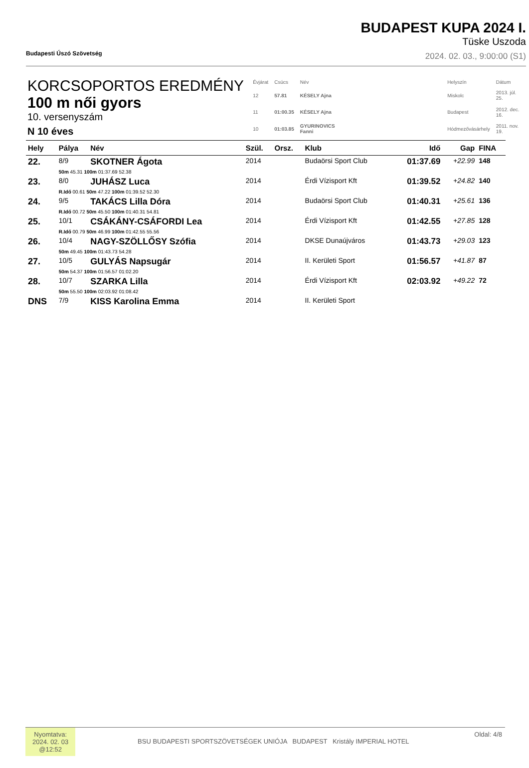Budapesti Úszó Szövetség
BUDAPEST KUPA 2024 I.
Tüske Uszoda
2024. 02. 03., 9:00:00 (S1)
KORCSOPORTOS EREDMÉNY
100 m női gyors
10. versenyszám
N 10 éves
| Évjárat | Csúcs | Név | | Helyszín | Dátum |
| 12 | 57.81 | KÉSELY Ajna | | Miskolc | 2013. júl. 25. |
| 11 | 01:00.35 | KÉSELY Ajna | | Budapest | 2012. dec. 16. |
| 10 | 01:03.85 | GYURINOVICS Fanni | | Hódmezővásárhely | 2011. nov. 19. |
| Hely | Pálya | Név | Szül. | Orsz. | Klub | Idő | Gap | FINA |
| --- | --- | --- | --- | --- | --- | --- | --- | --- |
| 22. | 8/9 | SKOTNER Ágota | 2014 | | Budaörsi Sport Club | 01:37.69 | +22.99 | 148 |
| | 50m 45.31 100m 01:37.69 52.38 | | | | | | | |
| 23. | 8/0 | JUHÁSZ Luca | 2014 | | Érdi Vízisport Kft | 01:39.52 | +24.82 | 140 |
| | R.Idő 00.61 50m 47.22 100m 01:39.52 52.30 | | | | | | | |
| 24. | 9/5 | TAKÁCS Lilla Dóra | 2014 | | Budaörsi Sport Club | 01:40.31 | +25.61 | 136 |
| | R.Idő 00.72 50m 45.50 100m 01:40.31 54.81 | | | | | | | |
| 25. | 10/1 | CSÁKÁNY-CSÁFORDI Lea | 2014 | | Érdi Vízisport Kft | 01:42.55 | +27.85 | 128 |
| | R.Idő 00.79 50m 46.99 100m 01:42.55 55.56 | | | | | | | |
| 26. | 10/4 | NAGY-SZÖLLŐSY Szófia | 2014 | | DKSE Dunaújváros | 01:43.73 | +29.03 | 123 |
| | 50m 49.45 100m 01:43.73 54.28 | | | | | | | |
| 27. | 10/5 | GULYÁS Napsugár | 2014 | | II. Kerületi Sport | 01:56.57 | +41.87 | 87 |
| | 50m 54.37 100m 01:56.57 01:02.20 | | | | | | | |
| 28. | 10/7 | SZARKA Lilla | 2014 | | Érdi Vízisport Kft | 02:03.92 | +49.22 | 72 |
| | 50m 55.50 100m 02:03.92 01:08.42 | | | | | | | |
| DNS | 7/9 | KISS Karolina Emma | 2014 | | II. Kerületi Sport | | | |
Nyomtatva:
2024. 02. 03
@12:52
BSU BUDAPESTI SPORTSZÖVETSÉGEK UNIÓJA BUDAPEST Kristály IMPERIAL HOTEL
Oldal: 4/8